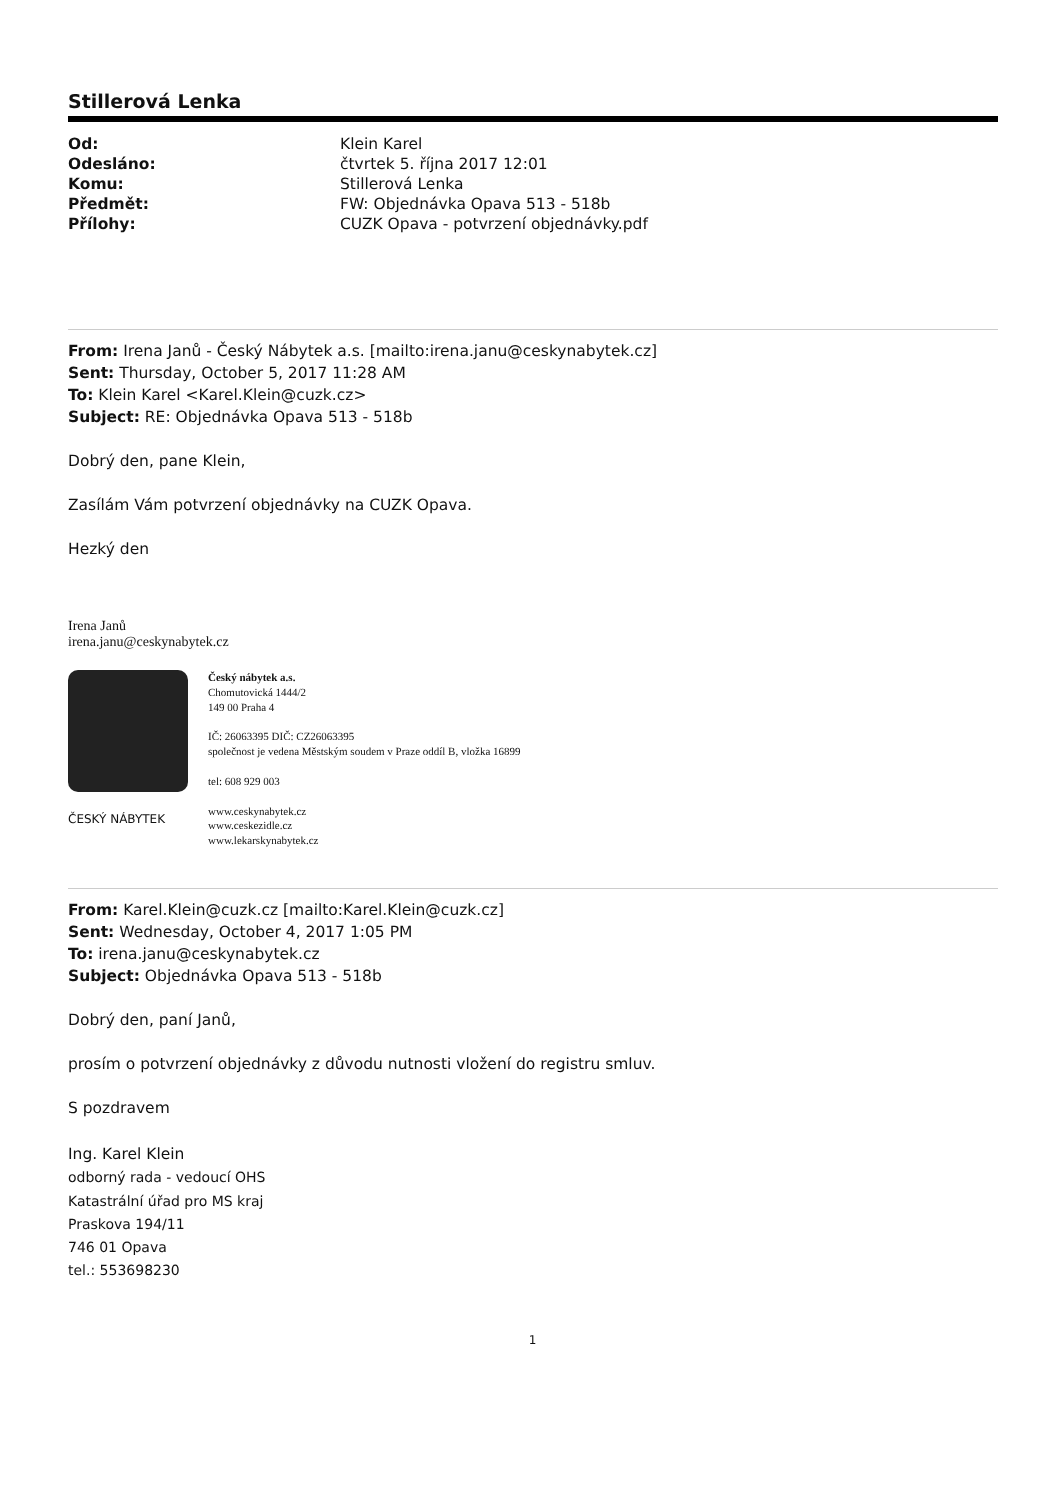Stillerová Lenka
| Od: | Klein Karel |
| Odesláno: | čtvrtek 5. října 2017 12:01 |
| Komu: | Stillerová Lenka |
| Předmět: | FW: Objednávka Opava 513 - 518b |
| Přílohy: | CUZK Opava - potvrzení objednávky.pdf |
From: Irena Janů - Český Nábytek a.s. [mailto:irena.janu@ceskynabytek.cz]
Sent: Thursday, October 5, 2017 11:28 AM
To: Klein Karel <Karel.Klein@cuzk.cz>
Subject: RE: Objednávka Opava 513 - 518b
Dobrý den, pane Klein,
Zasílám Vám potvrzení objednávky na CUZK Opava.
Hezký den
Irena Janů
irena.janu@ceskynabytek.cz
ČESKÝ NÁBYTEK
Český nábytek a.s.
Chomutovická 1444/2
149 00 Praha 4
IČ: 26063395 DIČ: CZ26063395
společnost je vedena Městským soudem v Praze oddíl B, vložka 16899
tel: 608 929 003
www.ceskynabytek.cz
www.ceskezidle.cz
www.lekarskynabytek.cz
From: Karel.Klein@cuzk.cz [mailto:Karel.Klein@cuzk.cz]
Sent: Wednesday, October 4, 2017 1:05 PM
To: irena.janu@ceskynabytek.cz
Subject: Objednávka Opava 513 - 518b
Dobrý den, paní Janů,
prosím o potvrzení objednávky z důvodu nutnosti vložení do registru smluv.
S pozdravem
Ing. Karel Klein
odborný rada - vedoucí OHS
Katastrální úřad pro MS kraj
Praskova 194/11
746 01 Opava
tel.: 553698230
1